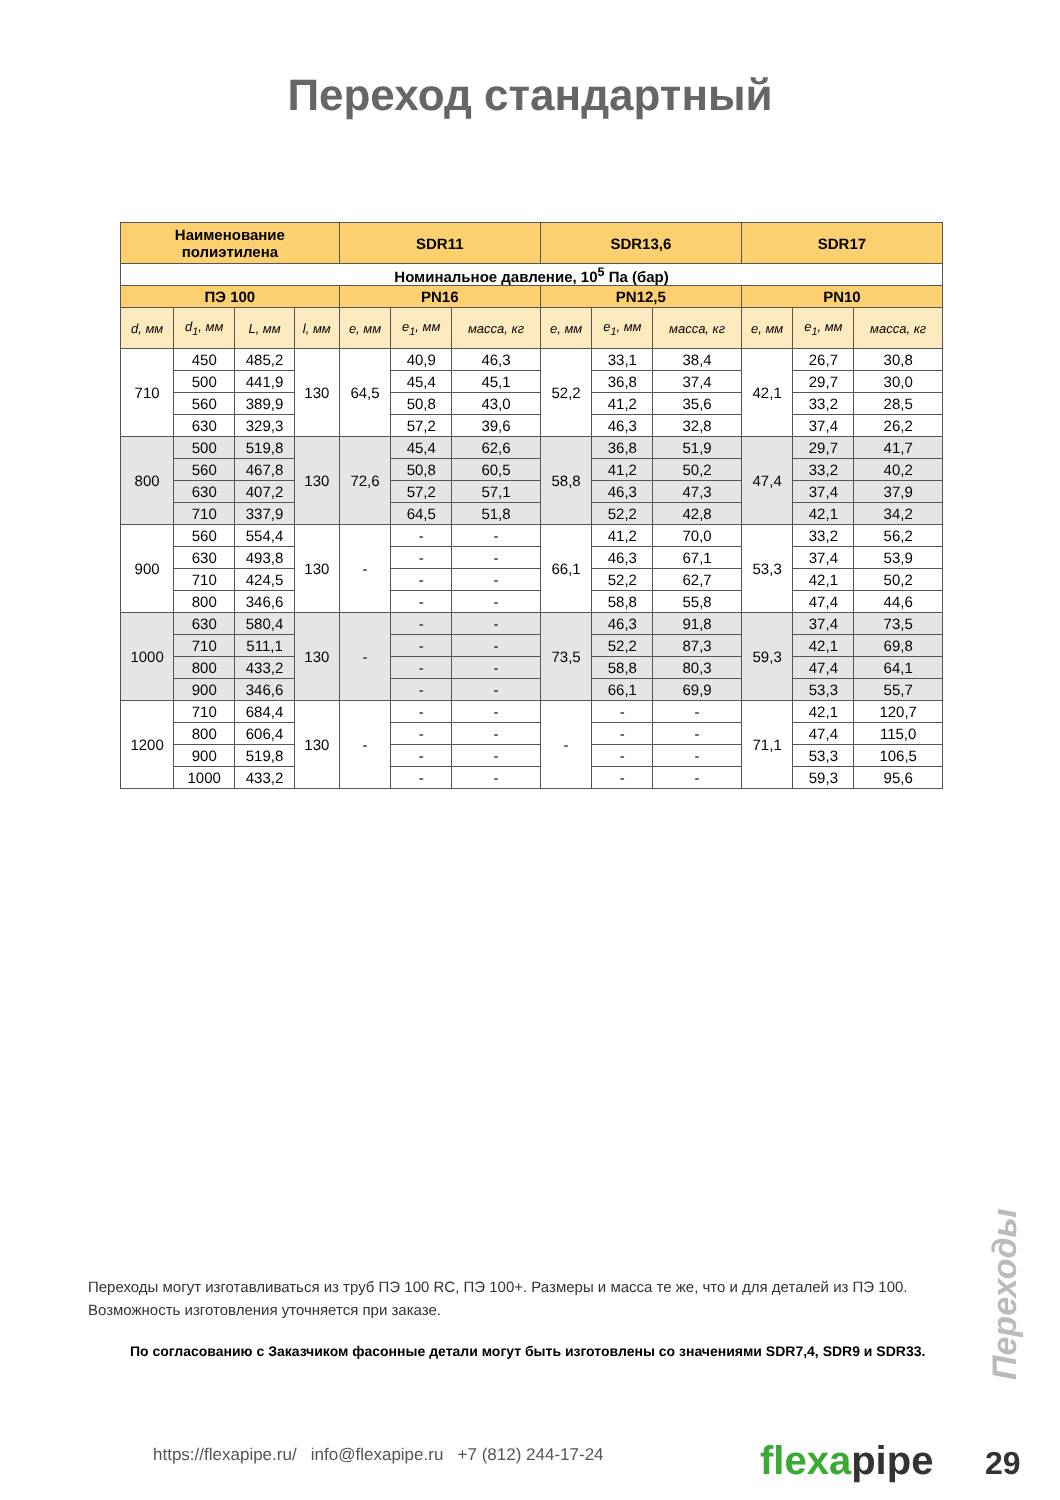Переход стандартный
| Наименование полиэтилена | | | | SDR11 | | | SDR13,6 | | | SDR17 | | |
| --- | --- | --- | --- | --- | --- | --- | --- | --- | --- | --- | --- | --- |
| Номинальное давление, 10<sup>5</sup> Па (бар) | | | | | | | | | | | | |
| ПЭ 100 | | | | PN16 | | | PN12,5 | | | PN10 | | |
| d, мм | d<sub>1</sub>, мм | L, мм | l, мм | e, мм | e<sub>1</sub>, мм | масса, кг | e, мм | e<sub>1</sub>, мм | масса, кг | e, мм | e<sub>1</sub>, мм | масса, кг |
| 710 | 450 | 485,2 | 130 | 64,5 | 40,9 | 46,3 | 52,2 | 33,1 | 38,4 | 42,1 | 26,7 | 30,8 |
| | 500 | 441,9 | | | 45,4 | 45,1 | | 36,8 | 37,4 | | 29,7 | 30,0 |
| | 560 | 389,9 | | | 50,8 | 43,0 | | 41,2 | 35,6 | | 33,2 | 28,5 |
| | 630 | 329,3 | | | 57,2 | 39,6 | | 46,3 | 32,8 | | 37,4 | 26,2 |
| 800 | 500 | 519,8 | 130 | 72,6 | 45,4 | 62,6 | 58,8 | 36,8 | 51,9 | 47,4 | 29,7 | 41,7 |
| | 560 | 467,8 | | | 50,8 | 60,5 | | 41,2 | 50,2 | | 33,2 | 40,2 |
| | 630 | 407,2 | | | 57,2 | 57,1 | | 46,3 | 47,3 | | 37,4 | 37,9 |
| | 710 | 337,9 | | | 64,5 | 51,8 | | 52,2 | 42,8 | | 42,1 | 34,2 |
| 900 | 560 | 554,4 | 130 | - | - | - | 66,1 | 41,2 | 70,0 | 53,3 | 33,2 | 56,2 |
| | 630 | 493,8 | | | - | - | | 46,3 | 67,1 | | 37,4 | 53,9 |
| | 710 | 424,5 | | | - | - | | 52,2 | 62,7 | | 42,1 | 50,2 |
| | 800 | 346,6 | | | - | - | | 58,8 | 55,8 | | 47,4 | 44,6 |
| 1000 | 630 | 580,4 | 130 | - | - | - | 73,5 | 46,3 | 91,8 | 59,3 | 37,4 | 73,5 |
| | 710 | 511,1 | | | - | - | | 52,2 | 87,3 | | 42,1 | 69,8 |
| | 800 | 433,2 | | | - | - | | 58,8 | 80,3 | | 47,4 | 64,1 |
| | 900 | 346,6 | | | - | - | | 66,1 | 69,9 | | 53,3 | 55,7 |
| 1200 | 710 | 684,4 | 130 | - | - | - | - | - | - | 71,1 | 42,1 | 120,7 |
| | 800 | 606,4 | | | - | - | | - | - | | 47,4 | 115,0 |
| | 900 | 519,8 | | | - | - | | - | - | | 53,3 | 106,5 |
| | 1000 | 433,2 | | | - | - | | - | - | | 59,3 | 95,6 |
Переходы могут изготавливаться из труб ПЭ 100 RC, ПЭ 100+. Размеры и масса те же, что и для деталей из ПЭ 100. Возможность изготовления уточняется при заказе.
По согласованию с Заказчиком фасонные детали могут быть изготовлены со значениями SDR7,4, SDR9 и SDR33.
Переходы
https://flexapipe.ru/ info@flexapipe.ru +7 (812) 244-17-24
flexapipe 29